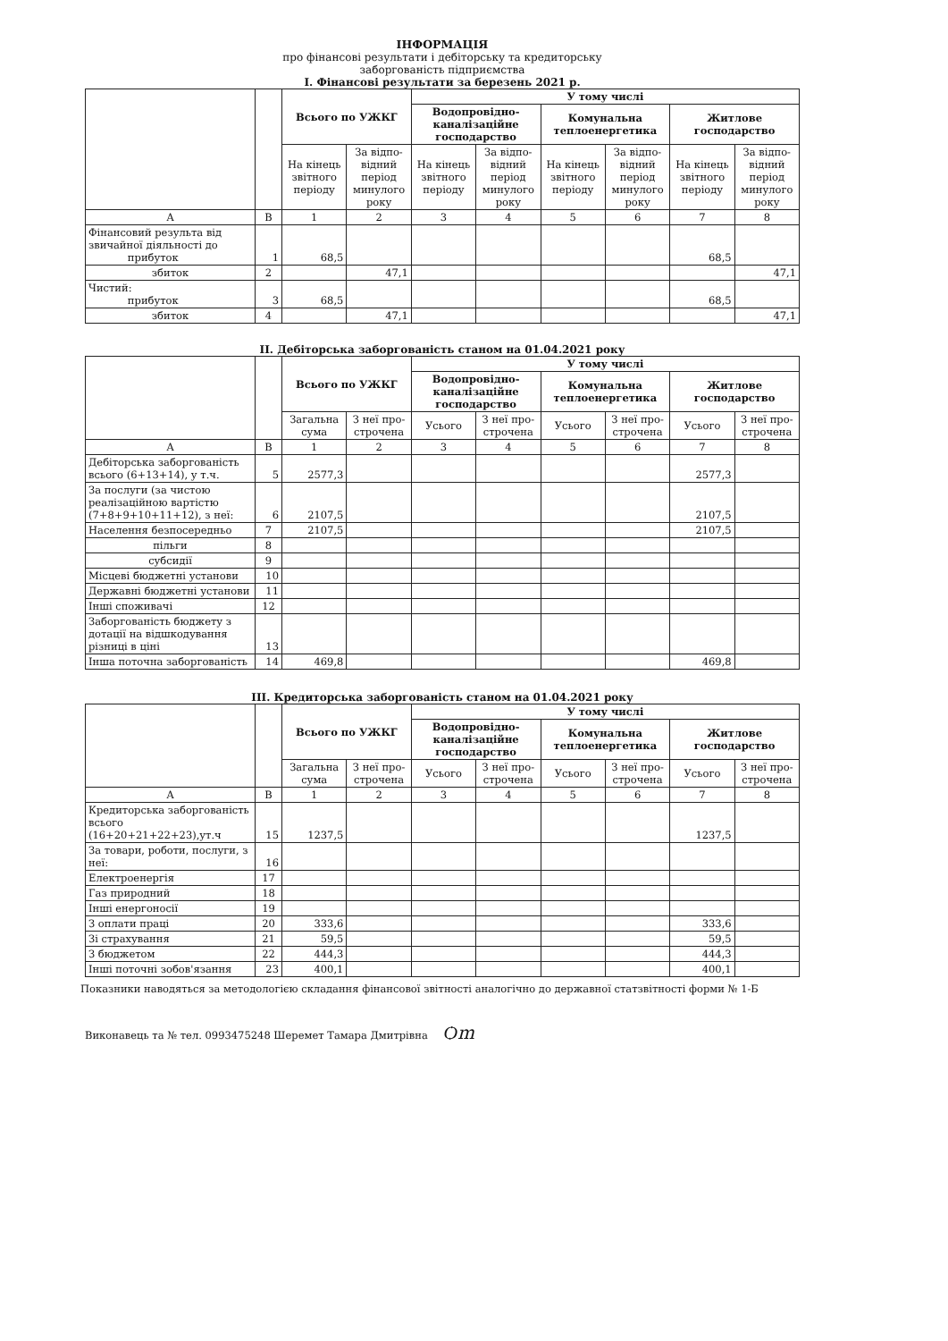ІНФОРМАЦІЯ
про фінансові результати і дебіторську та кредиторську
заборгованість підприємства
І. Фінансові результати за березень 2021 р.
| | | Всього по УЖКГ | | У тому числі | | | | | |
| --- | --- | --- | --- | --- | --- | --- | --- | --- | --- |
| | | | | Водопровідно-каналізаційне господарство | | Комунальна теплоенергетика | | Житлове господарство | |
| | | На кінець звітного періоду | За відпо-відний період минулого року | На кінець звітного періоду | За відпо-відний період минулого року | На кінець звітного періоду | За відпо-відний період минулого року | На кінець звітного періоду | За відпо-відний період минулого року |
| А | В | 1 | 2 | 3 | 4 | 5 | 6 | 7 | 8 |
| Фінансовий результа від звичайної діяльності до прибуток | 1 | 68,5 | | | | | | 68,5 | |
| збиток | 2 | | 47,1 | | | | | | 47,1 |
| Чистий: прибуток | 3 | 68,5 | | | | | | 68,5 | |
| збиток | 4 | | 47,1 | | | | | | 47,1 |
ІІ. Дебіторська заборгованість станом на 01.04.2021 року
| | | Всього по УЖКГ | | У тому числі | | | | | |
| --- | --- | --- | --- | --- | --- | --- | --- | --- | --- |
| | | | | Водопровідно-каналізаційне господарство | | Комунальна теплоенергетика | | Житлове господарство | |
| | | Загальна сума | З неї про-строчена | Усього | З неї про-строчена | Усього | З неї про-строчена | Усього | З неї про-строчена |
| А | В | 1 | 2 | 3 | 4 | 5 | 6 | 7 | 8 |
| Дебіторська заборгованість всього (6+13+14), у т.ч. | 5 | 2577,3 | | | | | | 2577,3 | |
| За послуги (за чистою реалізаційною вартістю (7+8+9+10+11+12), з неї: | 6 | 2107,5 | | | | | | 2107,5 | |
| Населення безпосередньо | 7 | 2107,5 | | | | | | 2107,5 | |
| пільги | 8 | | | | | | | | |
| субсидії | 9 | | | | | | | | |
| Місцеві бюджетні установи | 10 | | | | | | | | |
| Державні бюджетні установи | 11 | | | | | | | | |
| Інші споживачі | 12 | | | | | | | | |
| Заборгованість бюджету з дотації на відшкодування різниці в ціні | 13 | | | | | | | | |
| Інша поточна заборгованість | 14 | 469,8 | | | | | | 469,8 | |
ІІІ. Кредиторська заборгованість станом на 01.04.2021 року
| | | Всього по УЖКГ | | У тому числі | | | | | |
| --- | --- | --- | --- | --- | --- | --- | --- | --- | --- |
| | | | | Водопровідно-каналізаційне господарство | | Комунальна теплоенергетика | | Житлове господарство | |
| | | Загальна сума | З неї про-строчена | Усього | З неї про-строчена | Усього | З неї про-строчена | Усього | З неї про-строчена |
| А | В | 1 | 2 | 3 | 4 | 5 | 6 | 7 | 8 |
| Кредиторська заборгованість всього (16+20+21+22+23),ут.ч | 15 | 1237,5 | | | | | | 1237,5 | |
| За товари, роботи, послуги, з неї: | 16 | | | | | | | | |
| Електроенергія | 17 | | | | | | | | |
| Газ природний | 18 | | | | | | | | |
| Інші енергоносії | 19 | | | | | | | | |
| З оплати праці | 20 | 333,6 | | | | | | 333,6 | |
| Зі страхування | 21 | 59,5 | | | | | | 59,5 | |
| З бюджетом | 22 | 444,3 | | | | | | 444,3 | |
| Інші поточні зобов'язання | 23 | 400,1 | | | | | | 400,1 | |
Показники наводяться за методологією складання фінансової звітності аналогічно до державної статзвітності форми № 1-Б
Виконавець та № тел. 0993475248 Шеремет Тамара Дмитрівна Ѻm